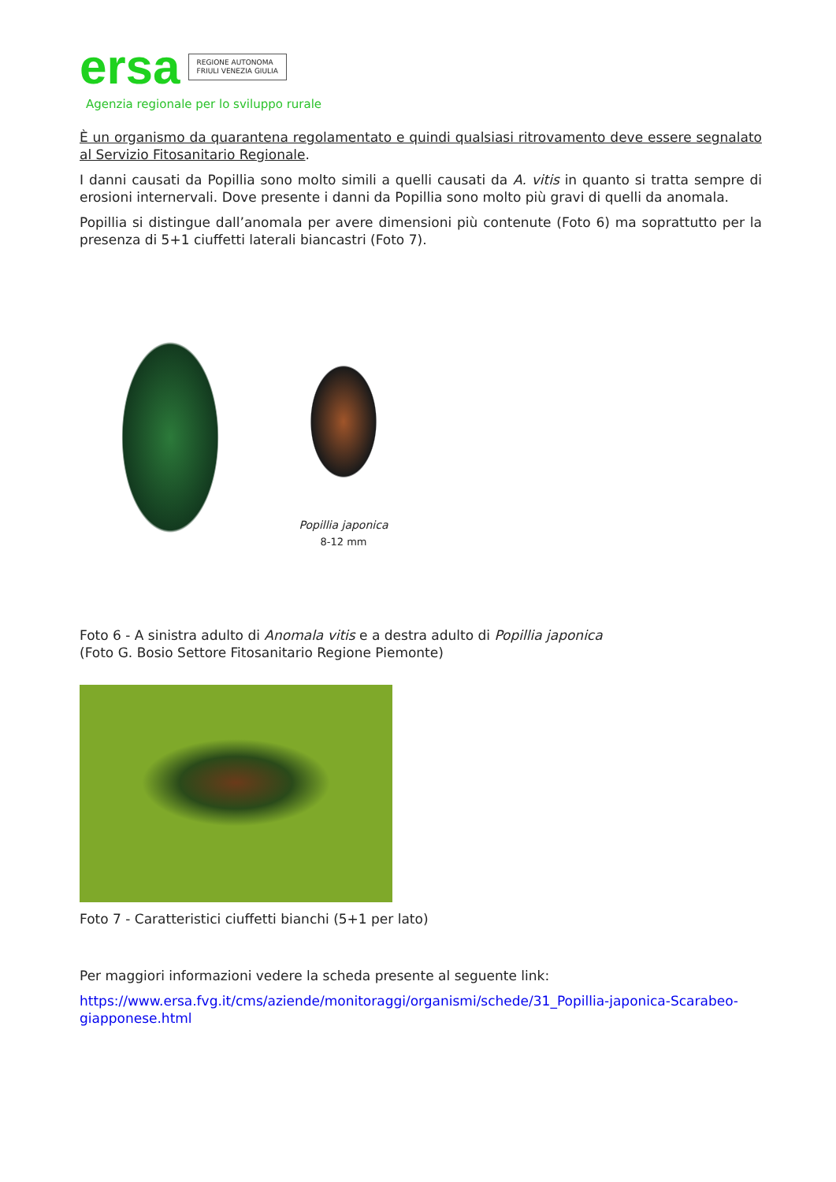ersa
REGIONE AUTONOMA
FRIULI VENEZIA GIULIA
Agenzia regionale per lo sviluppo rurale
È un organismo da quarantena regolamentato e quindi qualsiasi ritrovamento deve essere segnalato al Servizio Fitosanitario Regionale.
I danni causati da Popillia sono molto simili a quelli causati da A. vitis in quanto si tratta sempre di erosioni internervali. Dove presente i danni da Popillia sono molto più gravi di quelli da anomala.
Popillia si distingue dall’anomala per avere dimensioni più contenute (Foto 6) ma soprattutto per la presenza di 5+1 ciuffetti laterali biancastri (Foto 7).
Popillia japonica
8-12 mm
Foto 6 - A sinistra adulto di Anomala vitis e a destra adulto di Popillia japonica
(Foto G. Bosio Settore Fitosanitario Regione Piemonte)
Foto 7 - Caratteristici ciuffetti bianchi (5+1 per lato)
Per maggiori informazioni vedere la scheda presente al seguente link:
https://www.ersa.fvg.it/cms/aziende/monitoraggi/organismi/schede/31_Popillia-japonica-Scarabeo-giapponese.html